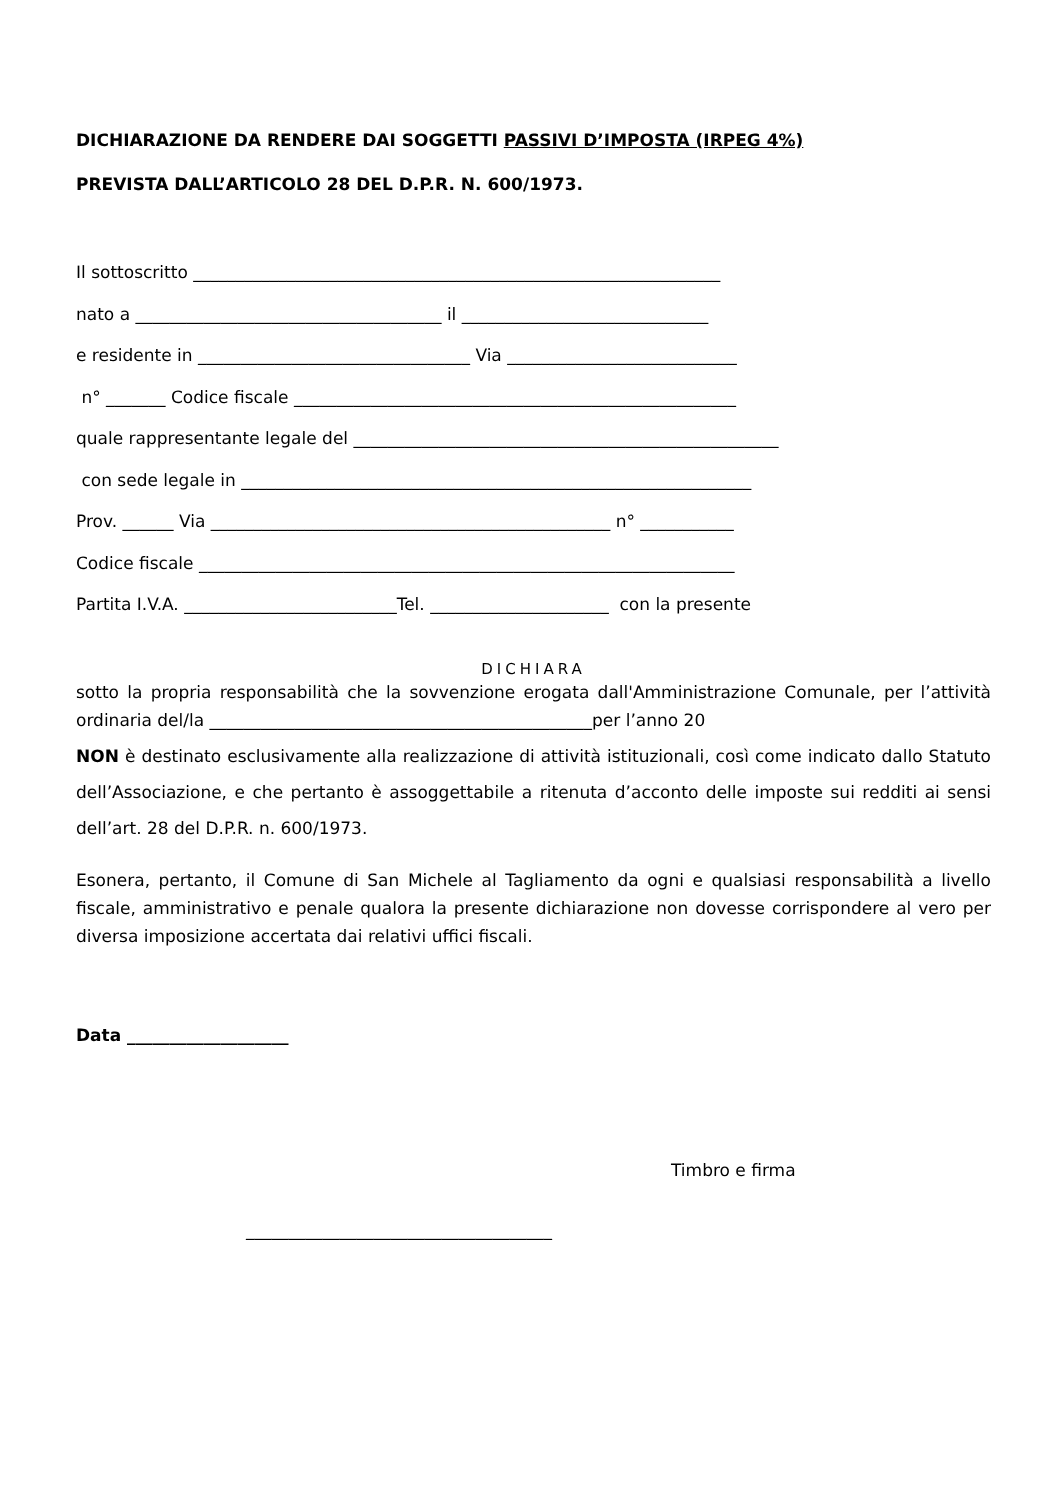DICHIARAZIONE DA RENDERE DAI SOGGETTI PASSIVI D’IMPOSTA (IRPEG 4%)
PREVISTA DALL’ARTICOLO 28 DEL D.P.R. N. 600/1973.
Il sottoscritto ______________________________________________________________
nato a ____________________________________ il _____________________________
e residente in ________________________________ Via ___________________________
n° _______ Codice fiscale ____________________________________________________
quale rappresentante legale del __________________________________________________
con sede legale in ____________________________________________________________
Prov. ______ Via _______________________________________________ n° ___________
Codice fiscale _______________________________________________________________
Partita I.V.A. _________________________Tel. _____________________ con la presente
DICHIARA
sotto la propria responsabilità che la sovvenzione erogata dall'Amministrazione Comunale, per l’attività ordinaria del/la _____________________________________________per l’anno 20
NON è destinato esclusivamente alla realizzazione di attività istituzionali, così come indicato dallo Statuto dell’Associazione, e che pertanto è assoggettabile a ritenuta d’acconto delle imposte sui redditi ai sensi dell’art. 28 del D.P.R. n. 600/1973.
Esonera, pertanto, il Comune di San Michele al Tagliamento da ogni e qualsiasi responsabilità a livello fiscale, amministrativo e penale qualora la presente dichiarazione non dovesse corrispondere al vero per diversa imposizione accertata dai relativi uffici fiscali.
Data ___________________
Timbro e firma
____________________________________